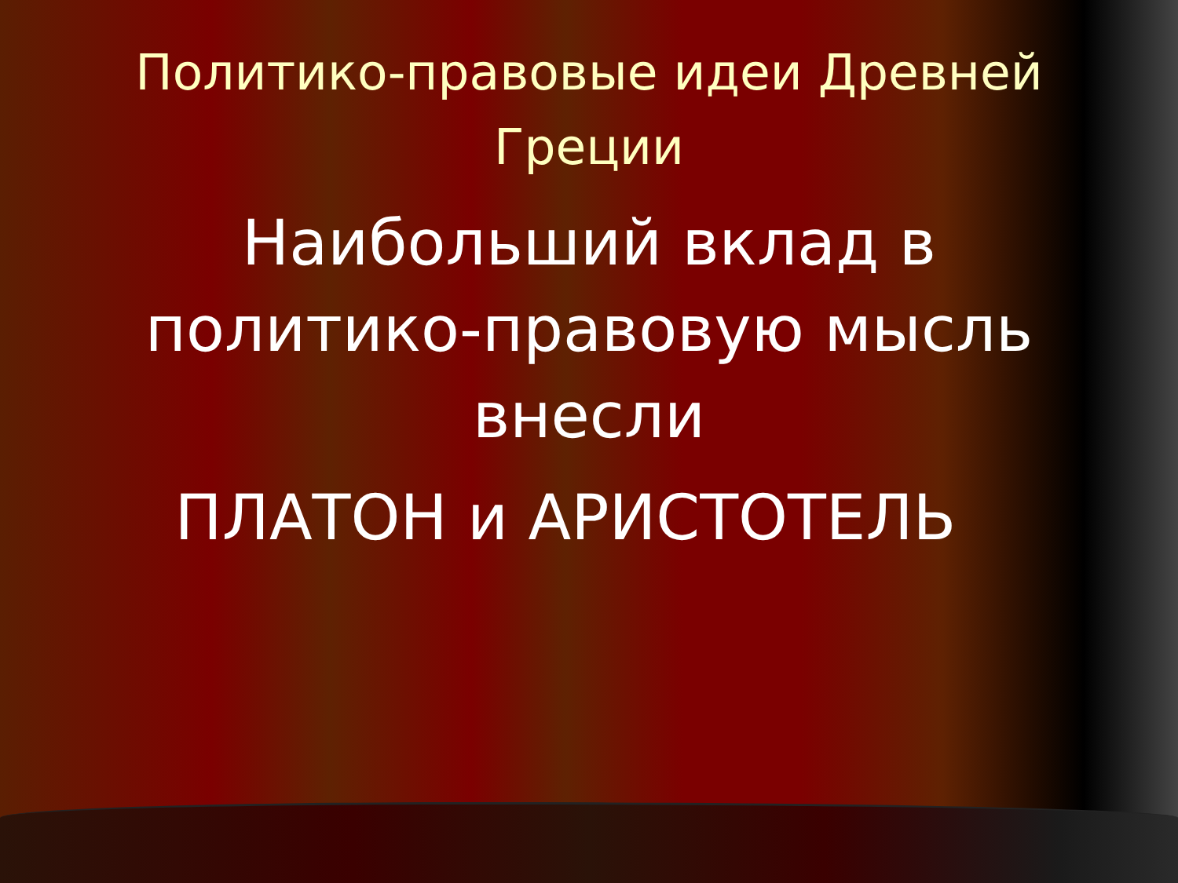Политико-правовые идеи Древней
Греции
Наибольший вклад в
политико-правовую мысль
внесли
ПЛАТОН и АРИСТОТЕЛЬ